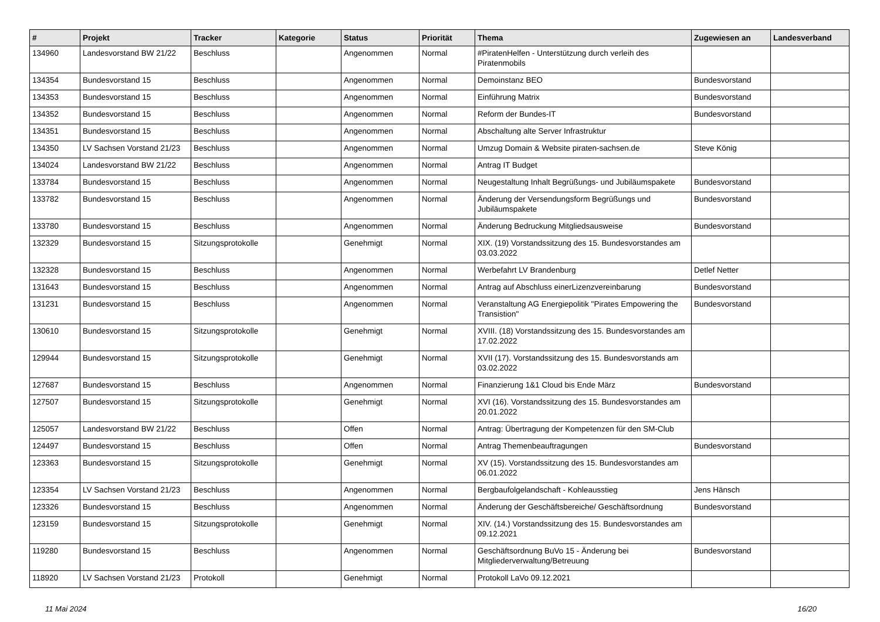| # | Projekt | Tracker | Kategorie | Status | Priorität | Thema | Zugewiesen an | Landesverband |
| --- | --- | --- | --- | --- | --- | --- | --- | --- |
| 134960 | Landesvorstand BW 21/22 | Beschluss | | Angenommen | Normal | #PiratenHelfen - Unterstützung durch verleih des Piratenmobils | | |
| 134354 | Bundesvorstand 15 | Beschluss | | Angenommen | Normal | Demoinstanz BEO | Bundesvorstand | |
| 134353 | Bundesvorstand 15 | Beschluss | | Angenommen | Normal | Einführung Matrix | Bundesvorstand | |
| 134352 | Bundesvorstand 15 | Beschluss | | Angenommen | Normal | Reform der Bundes-IT | Bundesvorstand | |
| 134351 | Bundesvorstand 15 | Beschluss | | Angenommen | Normal | Abschaltung alte Server Infrastruktur | | |
| 134350 | LV Sachsen Vorstand 21/23 | Beschluss | | Angenommen | Normal | Umzug Domain & Website piraten-sachsen.de | Steve König | |
| 134024 | Landesvorstand BW 21/22 | Beschluss | | Angenommen | Normal | Antrag IT Budget | | |
| 133784 | Bundesvorstand 15 | Beschluss | | Angenommen | Normal | Neugestaltung Inhalt Begrüßungs- und Jubiläumspakete | Bundesvorstand | |
| 133782 | Bundesvorstand 15 | Beschluss | | Angenommen | Normal | Änderung der Versendungsform Begrüßungs und Jubiläumspakete | Bundesvorstand | |
| 133780 | Bundesvorstand 15 | Beschluss | | Angenommen | Normal | Änderung Bedruckung Mitgliedsausweise | Bundesvorstand | |
| 132329 | Bundesvorstand 15 | Sitzungsprotokolle | | Genehmigt | Normal | XIX. (19) Vorstandssitzung des 15. Bundesvorstandes am 03.03.2022 | | |
| 132328 | Bundesvorstand 15 | Beschluss | | Angenommen | Normal | Werbefahrt LV Brandenburg | Detlef Netter | |
| 131643 | Bundesvorstand 15 | Beschluss | | Angenommen | Normal | Antrag auf Abschluss einerLizenzvereinbarung | Bundesvorstand | |
| 131231 | Bundesvorstand 15 | Beschluss | | Angenommen | Normal | Veranstaltung AG Energiepolitik "Pirates Empowering the Transistion" | Bundesvorstand | |
| 130610 | Bundesvorstand 15 | Sitzungsprotokolle | | Genehmigt | Normal | XVIII. (18) Vorstandssitzung des 15. Bundesvorstandes am 17.02.2022 | | |
| 129944 | Bundesvorstand 15 | Sitzungsprotokolle | | Genehmigt | Normal | XVII (17). Vorstandssitzung des 15. Bundesvorstands am 03.02.2022 | | |
| 127687 | Bundesvorstand 15 | Beschluss | | Angenommen | Normal | Finanzierung 1&1 Cloud bis Ende März | Bundesvorstand | |
| 127507 | Bundesvorstand 15 | Sitzungsprotokolle | | Genehmigt | Normal | XVI (16). Vorstandssitzung des 15. Bundesvorstandes am 20.01.2022 | | |
| 125057 | Landesvorstand BW 21/22 | Beschluss | | Offen | Normal | Antrag: Übertragung der Kompetenzen für den SM-Club | | |
| 124497 | Bundesvorstand 15 | Beschluss | | Offen | Normal | Antrag Themenbeauftragungen | Bundesvorstand | |
| 123363 | Bundesvorstand 15 | Sitzungsprotokolle | | Genehmigt | Normal | XV (15). Vorstandssitzung des 15. Bundesvorstandes am 06.01.2022 | | |
| 123354 | LV Sachsen Vorstand 21/23 | Beschluss | | Angenommen | Normal | Bergbaufolgelandschaft - Kohleausstieg | Jens Hänsch | |
| 123326 | Bundesvorstand 15 | Beschluss | | Angenommen | Normal | Änderung der Geschäftsbereiche/ Geschäftsordnung | Bundesvorstand | |
| 123159 | Bundesvorstand 15 | Sitzungsprotokolle | | Genehmigt | Normal | XIV. (14.) Vorstandssitzung des 15. Bundesvorstandes am 09.12.2021 | | |
| 119280 | Bundesvorstand 15 | Beschluss | | Angenommen | Normal | Geschäftsordnung BuVo 15 - Änderung bei Mitgliederverwaltung/Betreuung | Bundesvorstand | |
| 118920 | LV Sachsen Vorstand 21/23 | Protokoll | | Genehmigt | Normal | Protokoll LaVo 09.12.2021 | | |
11 Mai 2024 16/20